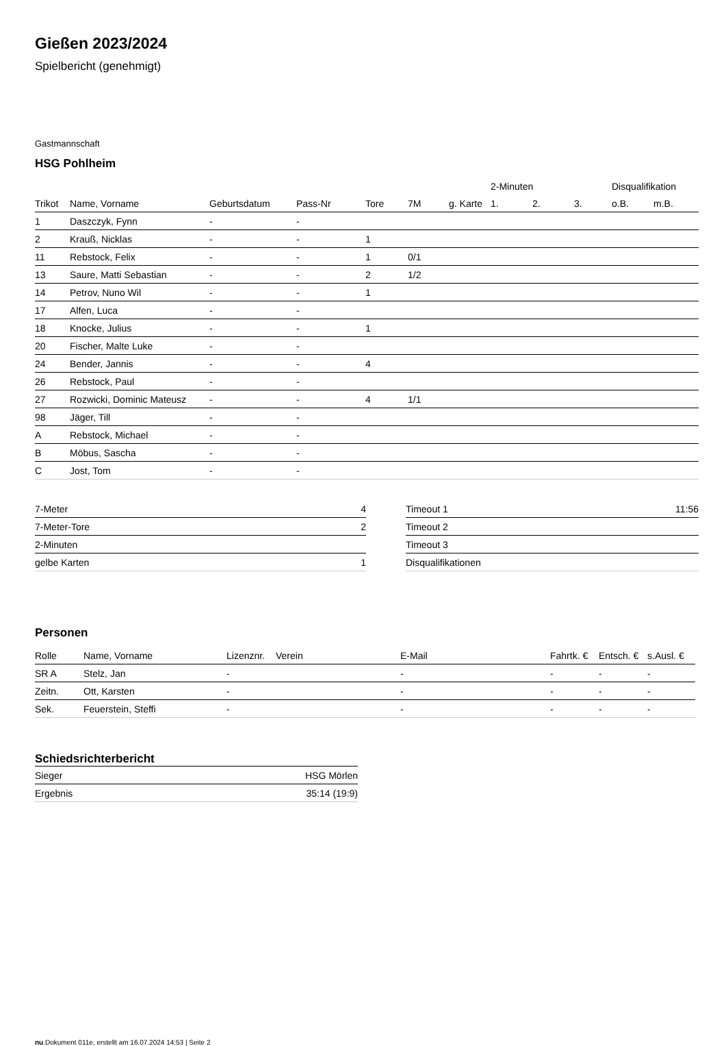Gießen 2023/2024
Spielbericht (genehmigt)
Gastmannschaft
HSG Pohlheim
| | | | | | | | 2-Minuten | | | Disqualifikation | |
| --- | --- | --- | --- | --- | --- | --- | --- | --- | --- | --- | --- |
| Trikot | Name, Vorname | Geburtsdatum | Pass-Nr | Tore | 7M | g. Karte | 1. | 2. | 3. | o.B. | m.B. |
| 1 | Daszczyk, Fynn | - | - | | | | | | | | |
| 2 | Krauß, Nicklas | - | - | 1 | | | | | | | |
| 11 | Rebstock, Felix | - | - | 1 | 0/1 | | | | | | |
| 13 | Saure, Matti Sebastian | - | - | 2 | 1/2 | | | | | | |
| 14 | Petrov, Nuno Wil | - | - | 1 | | | | | | | |
| 17 | Alfen, Luca | - | - | | | | | | | | |
| 18 | Knocke, Julius | - | - | 1 | | | | | | | |
| 20 | Fischer, Malte Luke | - | - | | | | | | | | |
| 24 | Bender, Jannis | - | - | 4 | | | | | | | |
| 26 | Rebstock, Paul | - | - | | | | | | | | |
| 27 | Rozwicki, Dominic Mateusz | - | - | 4 | 1/1 | | | | | | |
| 98 | Jäger, Till | - | - | | | | | | | | |
| A | Rebstock, Michael | - | - | | | | | | | | |
| B | Möbus, Sascha | - | - | | | | | | | | |
| C | Jost, Tom | - | - | | | | | | | | |
| 7-Meter | 4 |
| 7-Meter-Tore | 2 |
| 2-Minuten | |
| gelbe Karten | 1 |
| Timeout 1 | 11:56 |
| Timeout 2 | |
| Timeout 3 | |
| Disqualifikationen | |
Personen
| Rolle | Name, Vorname | Lizenznr. | Verein | E-Mail | Fahrtk. € | Entsch. € | s.Ausl. € |
| --- | --- | --- | --- | --- | --- | --- | --- |
| SR A | Stelz, Jan | - | | - | - | - | - |
| Zeitn. | Ott, Karsten | - | | - | - | - | - |
| Sek. | Feuerstein, Steffi | - | | - | - | - | - |
Schiedsrichterbericht
| Sieger | HSG Mörlen |
| Ergebnis | 35:14 (19:9) |
nu.Dokument 011e, erstellt am 16.07.2024 14:53 | Seite 2